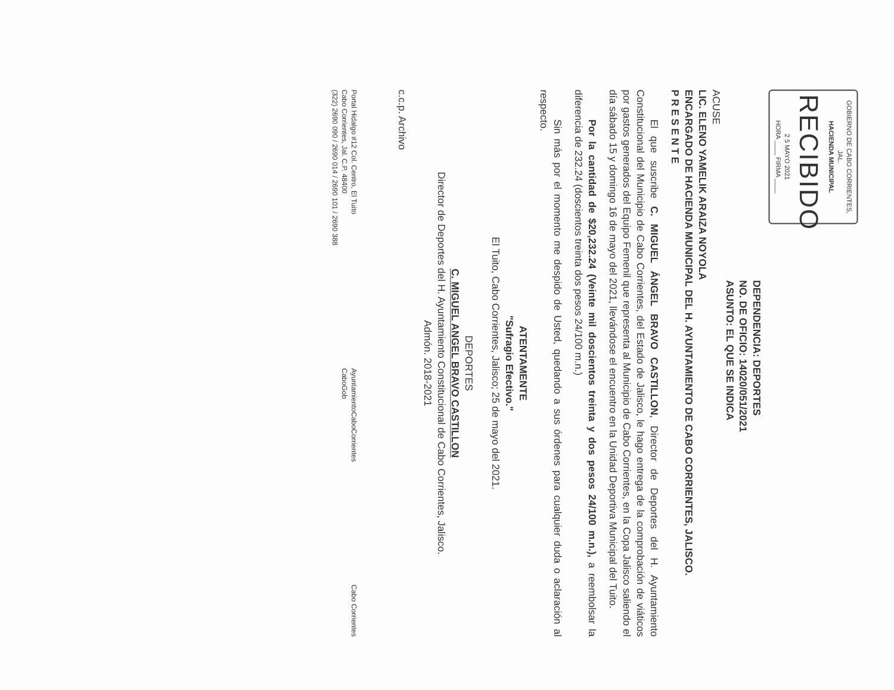GOBIERNO DE CABO CORRIENTES, JAL.
HACIENDA MUNICIPAL
RECIBIDO
2 5 MAYO 2021
HORA ____ FIRMA ____
DEPENDENCIA: DEPORTES
NO. DE OFICIO: 14020/051/2021
ASUNTO: EL QUE SE INDICA
ACUSE
LIC. ELENO YAMELIK ARAIZA NOYOLA
ENCARGADO DE HACIENDA MUNICIPAL DEL H. AYUNTAMIENTO DE CABO CORRIENTES, JALISCO.
P R E S E N T E
El que suscribe C. MIGUEL ÁNGEL BRAVO CASTILLON, Director de Deportes del H. Ayuntamiento Constitucional del Municipio de Cabo Corrientes, del Estado de Jalisco, le hago entrega de la comprobación de viáticos por gastos generados del Equipo Femenil que representa al Municipio de Cabo Corrientes, en la Copa Jalisco saliendo el día sábado 15 y domingo 16 de mayo del 2021, llevándose el encuentro en la Unidad Deportiva Municipal del Tuito.
Por la cantidad de $20,232.24 (Veinte mil doscientos treinta y dos pesos 24/100 m.n.), a reembolsar la diferencia de 232.24 (doscientos treinta dos pesos 24/100 m.n.)
Sin más por el momento me despido de Usted, quedando a sus órdenes para cualquier duda o aclaración al respecto.
ATENTAMENTE
"Sufragio Efectivo."
El Tuito, Cabo Corrientes, Jalisco; 25 de mayo del 2021.
DEPORTES
C. MIGUEL ANGEL BRAVO CASTILLON
Director de Deportes del H. Ayuntamiento Constitucional de Cabo Corrientes, Jalisco.
Admón. 2018-2021
c.c.p. Archivo
Portal Hidalgo #12 Col. Centro, El Tuito
Cabo Corrientes, Jal. C.P. 48400
(322) 2690 090 / 2690 014 / 2690 101 / 2690 388
AyuntamientoCaboCorrientes
CaboGob
Cabo Corrientes